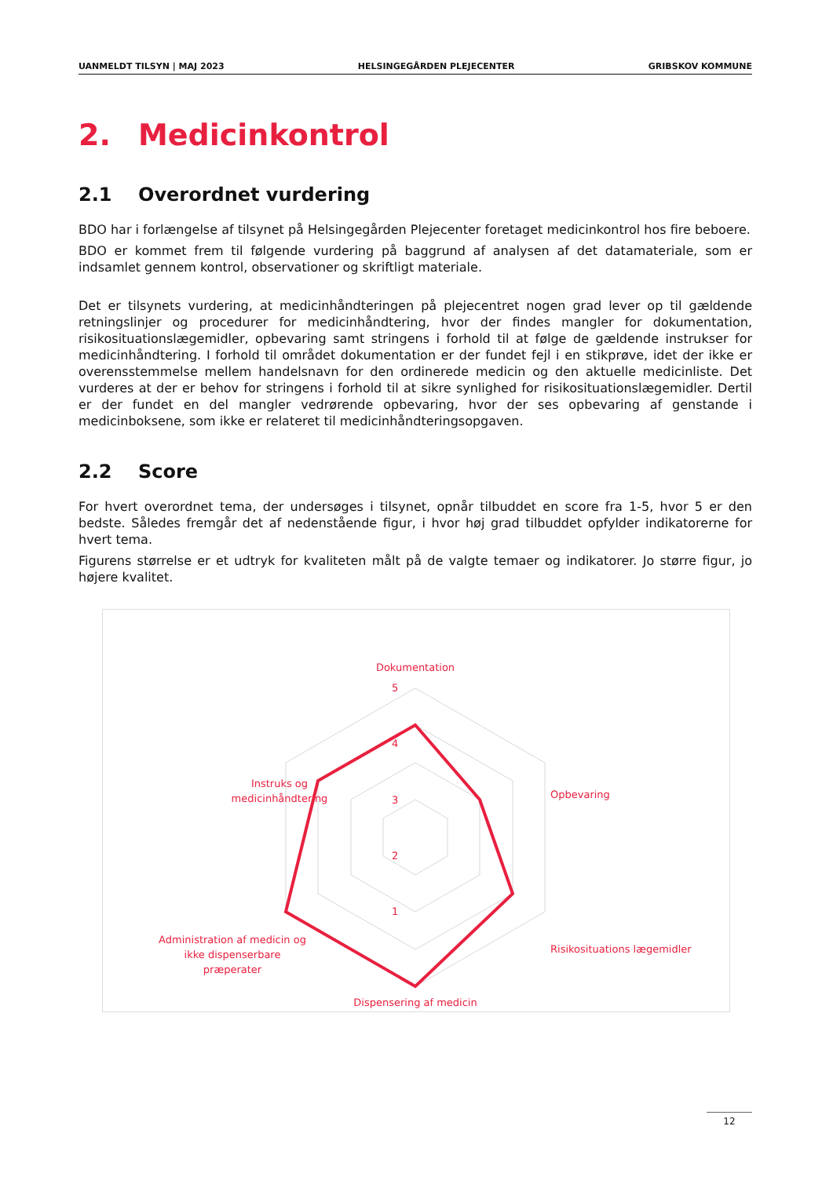UANMELDT TILSYN | MAJ 2023 HELSINGEGÅRDEN PLEJECENTER GRIBSKOV KOMMUNE
2. Medicinkontrol
2.1 Overordnet vurdering
BDO har i forlængelse af tilsynet på Helsingegården Plejecenter foretaget medicinkontrol hos fire beboere.
BDO er kommet frem til følgende vurdering på baggrund af analysen af det datamateriale, som er indsamlet gennem kontrol, observationer og skriftligt materiale.
Det er tilsynets vurdering, at medicinhåndteringen på plejecentret nogen grad lever op til gældende retningslinjer og procedurer for medicinhåndtering, hvor der findes mangler for dokumentation, risikosituationslægemidler, opbevaring samt stringens i forhold til at følge de gældende instrukser for medicinhåndtering. I forhold til området dokumentation er der fundet fejl i en stikprøve, idet der ikke er overensstemmelse mellem handelsnavn for den ordinerede medicin og den aktuelle medicinliste. Det vurderes at der er behov for stringens i forhold til at sikre synlighed for risikosituationslægemidler. Dertil er der fundet en del mangler vedrørende opbevaring, hvor der ses opbevaring af genstande i medicinboksene, som ikke er relateret til medicinhåndteringsopgaven.
2.2 Score
For hvert overordnet tema, der undersøges i tilsynet, opnår tilbuddet en score fra 1-5, hvor 5 er den bedste. Således fremgår det af nedenstående figur, i hvor høj grad tilbuddet opfylder indikatorerne for hvert tema.
Figurens størrelse er et udtryk for kvaliteten målt på de valgte temaer og indikatorer. Jo større figur, jo højere kvalitet.
Dokumentation
5
4
3
2
1
Opbevaring
​
Risikosituations lægemidler
Dispensering af medicin
Administration af medicin og
ikke dispenserbare
præperater
Instruks og
medicinhåndtering
12